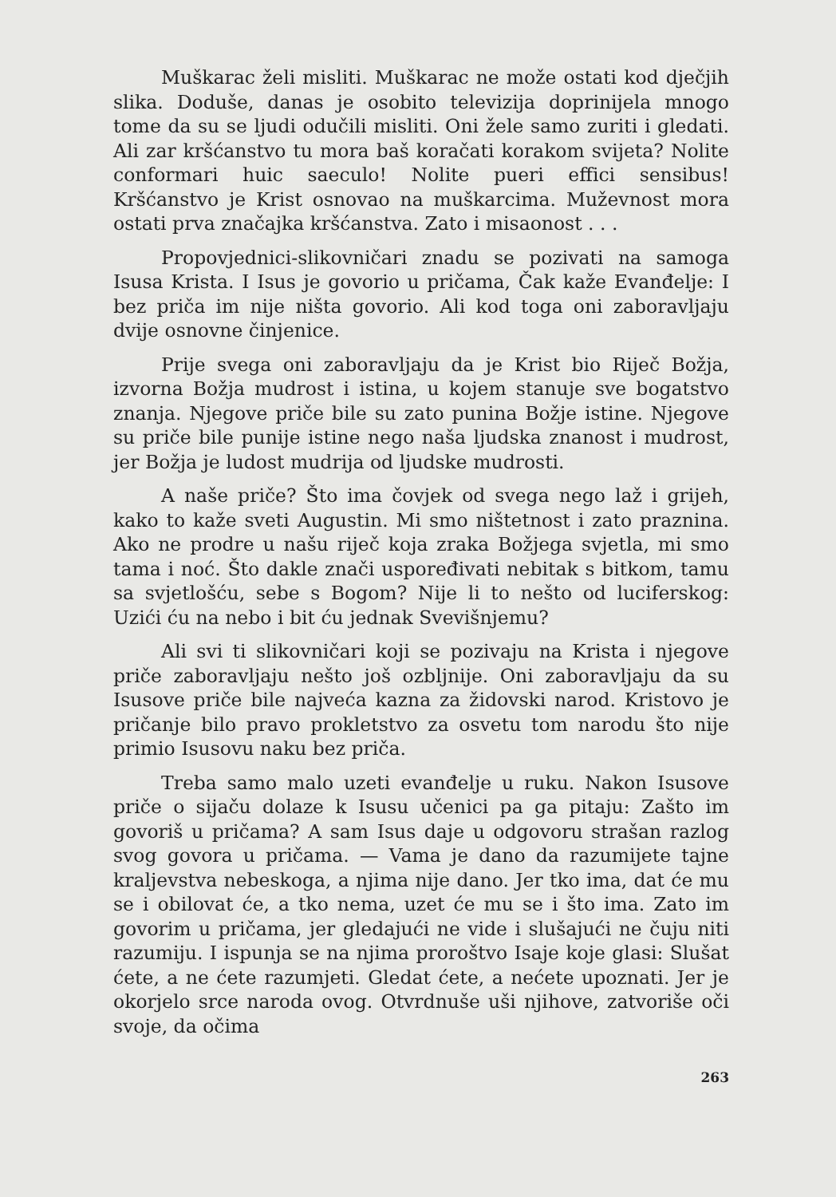Muškarac želi misliti. Muškarac ne može ostati kod dječjih slika. Doduše, danas je osobito televizija doprinijela mnogo tome da su se ljudi odučili misliti. Oni žele samo zuriti i gledati. Ali zar kršćanstvo tu mora baš koračati korakom svijeta? Nolite conformari huic saeculo! Nolite pueri effici sensibus! Kršćanstvo je Krist osnovao na muškarcima. Muževnost mora ostati prva značajka kršćanstva. Zato i misaonost . . .
Propovjednici-slikovničari znadu se pozivati na samoga Isusa Krista. I Isus je govorio u pričama, Čak kaže Evanđelje: I bez priča im nije ništa govorio. Ali kod toga oni zaboravljaju dvije osnovne činjenice.
Prije svega oni zaboravljaju da je Krist bio Riječ Božja, izvorna Božja mudrost i istina, u kojem stanuje sve bogatstvo znanja. Njegove priče bile su zato punina Božje istine. Njegove su priče bile punije istine nego naša ljudska znanost i mudrost, jer Božja je ludost mudrija od ljudske mudrosti.
A naše priče? Što ima čovjek od svega nego laž i grijeh, kako to kaže sveti Augustin. Mi smo ništetnost i zato praznina. Ako ne prodre u našu riječ koja zraka Božjega svjetla, mi smo tama i noć. Što dakle znači uspoređivati nebitak s bitkom, tamu sa svjetlošću, sebe s Bogom? Nije li to nešto od luciferskog: Uzići ću na nebo i bit ću jednak Svevišnjemu?
Ali svi ti slikovničari koji se pozivaju na Krista i njegove priče zaboravljaju nešto još ozbljnije. Oni zaboravljaju da su Isusove priče bile najveća kazna za židovski narod. Kristovo je pričanje bilo pravo prokletstvo za osvetu tom narodu što nije primio Isusovu naku bez priča.
Treba samo malo uzeti evanđelje u ruku. Nakon Isusove priče o sijaču dolaze k Isusu učenici pa ga pitaju: Zašto im govoriš u pričama? A sam Isus daje u odgovoru strašan razlog svog govora u pričama. — Vama je dano da razumijete tajne kraljevstva nebeskoga, a njima nije dano. Jer tko ima, dat će mu se i obilovat će, a tko nema, uzet će mu se i što ima. Zato im govorim u pričama, jer gledajući ne vide i slušajući ne čuju niti razumiju. I ispunja se na njima proroštvo Isaje koje glasi: Slušat ćete, a ne ćete razumjeti. Gledat ćete, a nećete upoznati. Jer je okorjelo srce naroda ovog. Otvrdnuše uši njihove, zatvoriše oči svoje, da očima
263